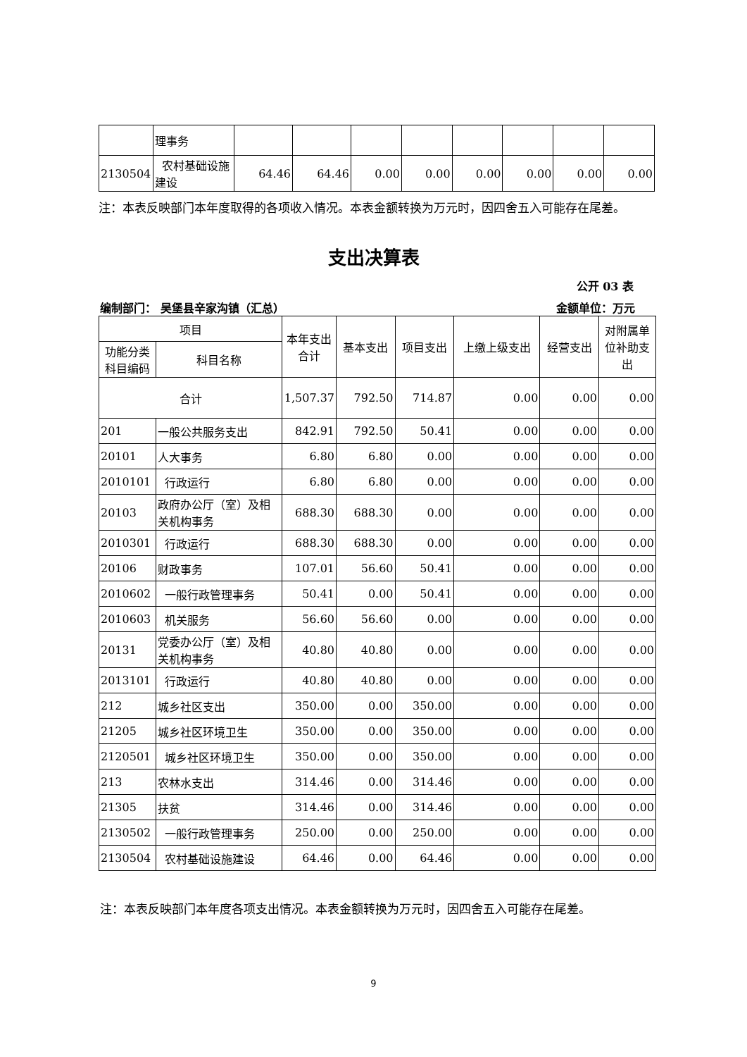| | 理事务 | | | | | | | | |
| 2130504 | 农村基础设施建设 | 64.46 | 64.46 | 0.00 | 0.00 | 0.00 | 0.00 | 0.00 | 0.00 |
注：本表反映部门本年度取得的各项收入情况。本表金额转换为万元时，因四舍五入可能存在尾差。
支出决算表
公开 03 表
编制部门： 吴堡县辛家沟镇（汇总） 金额单位：万元
| 项目 | | 本年支出合计 | 基本支出 | 项目支出 | 上缴上级支出 | 经营支出 | 对附属单位补助支出 |
| --- | --- | --- | --- | --- | --- | --- | --- |
| 功能分类科目编码 | 科目名称 | | | | | | |
| 合计 | | 1,507.37 | 792.50 | 714.87 | 0.00 | 0.00 | 0.00 |
| 201 | 一般公共服务支出 | 842.91 | 792.50 | 50.41 | 0.00 | 0.00 | 0.00 |
| 20101 | 人大事务 | 6.80 | 6.80 | 0.00 | 0.00 | 0.00 | 0.00 |
| 2010101 | 行政运行 | 6.80 | 6.80 | 0.00 | 0.00 | 0.00 | 0.00 |
| 20103 | 政府办公厅（室）及相关机构事务 | 688.30 | 688.30 | 0.00 | 0.00 | 0.00 | 0.00 |
| 2010301 | 行政运行 | 688.30 | 688.30 | 0.00 | 0.00 | 0.00 | 0.00 |
| 20106 | 财政事务 | 107.01 | 56.60 | 50.41 | 0.00 | 0.00 | 0.00 |
| 2010602 | 一般行政管理事务 | 50.41 | 0.00 | 50.41 | 0.00 | 0.00 | 0.00 |
| 2010603 | 机关服务 | 56.60 | 56.60 | 0.00 | 0.00 | 0.00 | 0.00 |
| 20131 | 党委办公厅（室）及相关机构事务 | 40.80 | 40.80 | 0.00 | 0.00 | 0.00 | 0.00 |
| 2013101 | 行政运行 | 40.80 | 40.80 | 0.00 | 0.00 | 0.00 | 0.00 |
| 212 | 城乡社区支出 | 350.00 | 0.00 | 350.00 | 0.00 | 0.00 | 0.00 |
| 21205 | 城乡社区环境卫生 | 350.00 | 0.00 | 350.00 | 0.00 | 0.00 | 0.00 |
| 2120501 | 城乡社区环境卫生 | 350.00 | 0.00 | 350.00 | 0.00 | 0.00 | 0.00 |
| 213 | 农林水支出 | 314.46 | 0.00 | 314.46 | 0.00 | 0.00 | 0.00 |
| 21305 | 扶贫 | 314.46 | 0.00 | 314.46 | 0.00 | 0.00 | 0.00 |
| 2130502 | 一般行政管理事务 | 250.00 | 0.00 | 250.00 | 0.00 | 0.00 | 0.00 |
| 2130504 | 农村基础设施建设 | 64.46 | 0.00 | 64.46 | 0.00 | 0.00 | 0.00 |
注：本表反映部门本年度各项支出情况。本表金额转换为万元时，因四舍五入可能存在尾差。
9